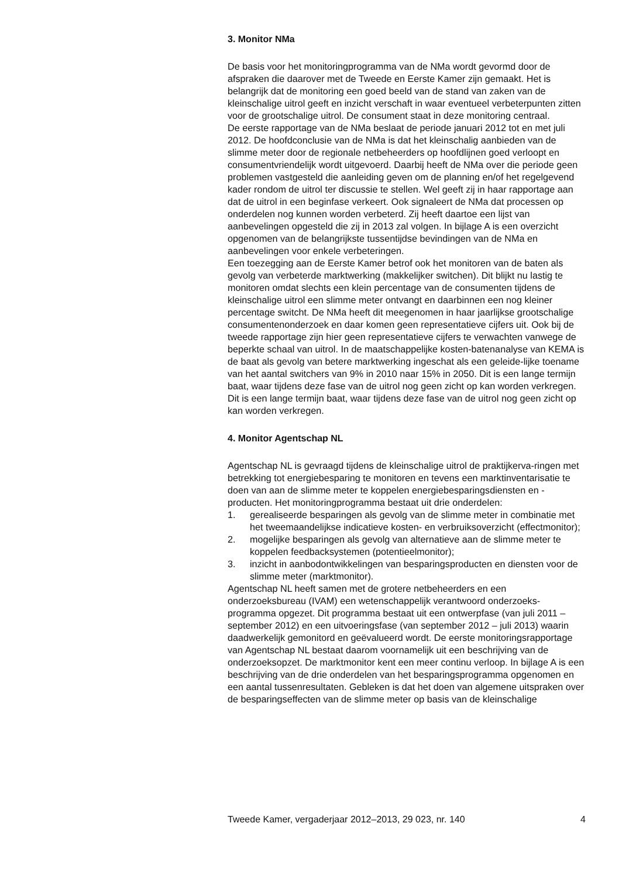3. Monitor NMa
De basis voor het monitoringprogramma van de NMa wordt gevormd door de afspraken die daarover met de Tweede en Eerste Kamer zijn gemaakt. Het is belangrijk dat de monitoring een goed beeld van de stand van zaken van de kleinschalige uitrol geeft en inzicht verschaft in waar eventueel verbeterpunten zitten voor de grootschalige uitrol. De consument staat in deze monitoring centraal.
De eerste rapportage van de NMa beslaat de periode januari 2012 tot en met juli 2012. De hoofdconclusie van de NMa is dat het kleinschalig aanbieden van de slimme meter door de regionale netbeheerders op hoofdlijnen goed verloopt en consumentvriendelijk wordt uitgevoerd. Daarbij heeft de NMa over die periode geen problemen vastgesteld die aanleiding geven om de planning en/of het regelgevend kader rondom de uitrol ter discussie te stellen. Wel geeft zij in haar rapportage aan dat de uitrol in een beginfase verkeert. Ook signaleert de NMa dat processen op onderdelen nog kunnen worden verbeterd. Zij heeft daartoe een lijst van aanbevelingen opgesteld die zij in 2013 zal volgen. In bijlage A is een overzicht opgenomen van de belangrijkste tussentijdse bevindingen van de NMa en aanbevelingen voor enkele verbeteringen.
Een toezegging aan de Eerste Kamer betrof ook het monitoren van de baten als gevolg van verbeterde marktwerking (makkelijker switchen). Dit blijkt nu lastig te monitoren omdat slechts een klein percentage van de consumenten tijdens de kleinschalige uitrol een slimme meter ontvangt en daarbinnen een nog kleiner percentage switcht. De NMa heeft dit meegenomen in haar jaarlijkse grootschalige consumentenonderzoek en daar komen geen representatieve cijfers uit. Ook bij de tweede rapportage zijn hier geen representatieve cijfers te verwachten vanwege de beperkte schaal van uitrol. In de maatschappelijke kosten-batenanalyse van KEMA is de baat als gevolg van betere marktwerking ingeschat als een geleide-lijke toename van het aantal switchers van 9% in 2010 naar 15% in 2050. Dit is een lange termijn baat, waar tijdens deze fase van de uitrol nog geen zicht op kan worden verkregen. Dit is een lange termijn baat, waar tijdens deze fase van de uitrol nog geen zicht op kan worden verkregen.
4. Monitor Agentschap NL
Agentschap NL is gevraagd tijdens de kleinschalige uitrol de praktijkerva-ringen met betrekking tot energiebesparing te monitoren en tevens een marktinventarisatie te doen van aan de slimme meter te koppelen energiebesparingsdiensten en -producten. Het monitoringprogramma bestaat uit drie onderdelen:
1. gerealiseerde besparingen als gevolg van de slimme meter in combinatie met het tweemaandelijkse indicatieve kosten- en verbruiksoverzicht (effectmonitor);
2. mogelijke besparingen als gevolg van alternatieve aan de slimme meter te koppelen feedbacksystemen (potentieelmonitor);
3. inzicht in aanbodontwikkelingen van besparingsproducten en diensten voor de slimme meter (marktmonitor).
Agentschap NL heeft samen met de grotere netbeheerders en een onderzoeksbureau (IVAM) een wetenschappelijk verantwoord onderzoeks-programma opgezet. Dit programma bestaat uit een ontwerpfase (van juli 2011 – september 2012) en een uitvoeringsfase (van september 2012 – juli 2013) waarin daadwerkelijk gemonitord en geëvalueerd wordt. De eerste monitoringsrapportage van Agentschap NL bestaat daarom voornamelijk uit een beschrijving van de onderzoeksopzet. De marktmonitor kent een meer continu verloop. In bijlage A is een beschrijving van de drie onderdelen van het besparingsprogramma opgenomen en een aantal tussenresultaten. Gebleken is dat het doen van algemene uitspraken over de besparingseffecten van de slimme meter op basis van de kleinschalige
Tweede Kamer, vergaderjaar 2012–2013, 29 023, nr. 140 4